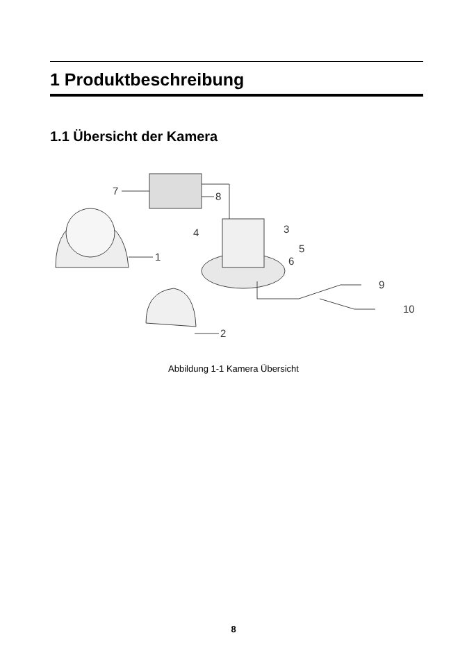1 Produktbeschreibung
1.1 Übersicht der Kamera
1
2
7
8
3
4
5
6
9
10
Abbildung 1-1 Kamera Übersicht
8